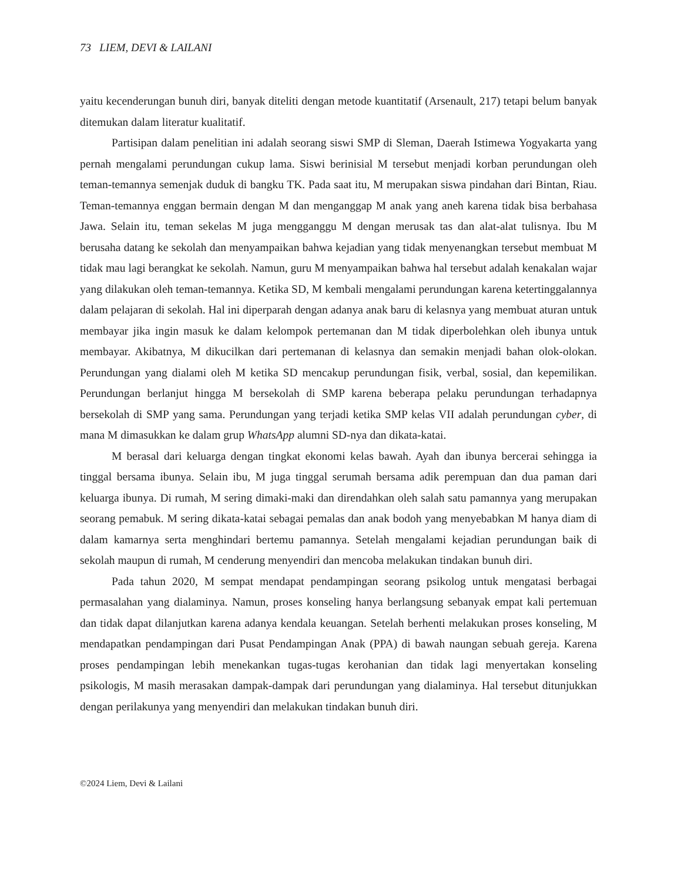73 LIEM, DEVI & LAILANI
yaitu kecenderungan bunuh diri, banyak diteliti dengan metode kuantitatif (Arsenault, 217) tetapi belum banyak ditemukan dalam literatur kualitatif.
Partisipan dalam penelitian ini adalah seorang siswi SMP di Sleman, Daerah Istimewa Yogyakarta yang pernah mengalami perundungan cukup lama. Siswi berinisial M tersebut menjadi korban perundungan oleh teman-temannya semenjak duduk di bangku TK. Pada saat itu, M merupakan siswa pindahan dari Bintan, Riau. Teman-temannya enggan bermain dengan M dan menganggap M anak yang aneh karena tidak bisa berbahasa Jawa. Selain itu, teman sekelas M juga mengganggu M dengan merusak tas dan alat-alat tulisnya. Ibu M berusaha datang ke sekolah dan menyampaikan bahwa kejadian yang tidak menyenangkan tersebut membuat M tidak mau lagi berangkat ke sekolah. Namun, guru M menyampaikan bahwa hal tersebut adalah kenakalan wajar yang dilakukan oleh teman-temannya. Ketika SD, M kembali mengalami perundungan karena ketertinggalannya dalam pelajaran di sekolah. Hal ini diperparah dengan adanya anak baru di kelasnya yang membuat aturan untuk membayar jika ingin masuk ke dalam kelompok pertemanan dan M tidak diperbolehkan oleh ibunya untuk membayar. Akibatnya, M dikucilkan dari pertemanan di kelasnya dan semakin menjadi bahan olok-olokan. Perundungan yang dialami oleh M ketika SD mencakup perundungan fisik, verbal, sosial, dan kepemilikan. Perundungan berlanjut hingga M bersekolah di SMP karena beberapa pelaku perundungan terhadapnya bersekolah di SMP yang sama. Perundungan yang terjadi ketika SMP kelas VII adalah perundungan cyber, di mana M dimasukkan ke dalam grup WhatsApp alumni SD-nya dan dikata-katai.
M berasal dari keluarga dengan tingkat ekonomi kelas bawah. Ayah dan ibunya bercerai sehingga ia tinggal bersama ibunya. Selain ibu, M juga tinggal serumah bersama adik perempuan dan dua paman dari keluarga ibunya. Di rumah, M sering dimaki-maki dan direndahkan oleh salah satu pamannya yang merupakan seorang pemabuk. M sering dikata-katai sebagai pemalas dan anak bodoh yang menyebabkan M hanya diam di dalam kamarnya serta menghindari bertemu pamannya. Setelah mengalami kejadian perundungan baik di sekolah maupun di rumah, M cenderung menyendiri dan mencoba melakukan tindakan bunuh diri.
Pada tahun 2020, M sempat mendapat pendampingan seorang psikolog untuk mengatasi berbagai permasalahan yang dialaminya. Namun, proses konseling hanya berlangsung sebanyak empat kali pertemuan dan tidak dapat dilanjutkan karena adanya kendala keuangan. Setelah berhenti melakukan proses konseling, M mendapatkan pendampingan dari Pusat Pendampingan Anak (PPA) di bawah naungan sebuah gereja. Karena proses pendampingan lebih menekankan tugas-tugas kerohanian dan tidak lagi menyertakan konseling psikologis, M masih merasakan dampak-dampak dari perundungan yang dialaminya. Hal tersebut ditunjukkan dengan perilakunya yang menyendiri dan melakukan tindakan bunuh diri.
©2024 Liem, Devi & Lailani